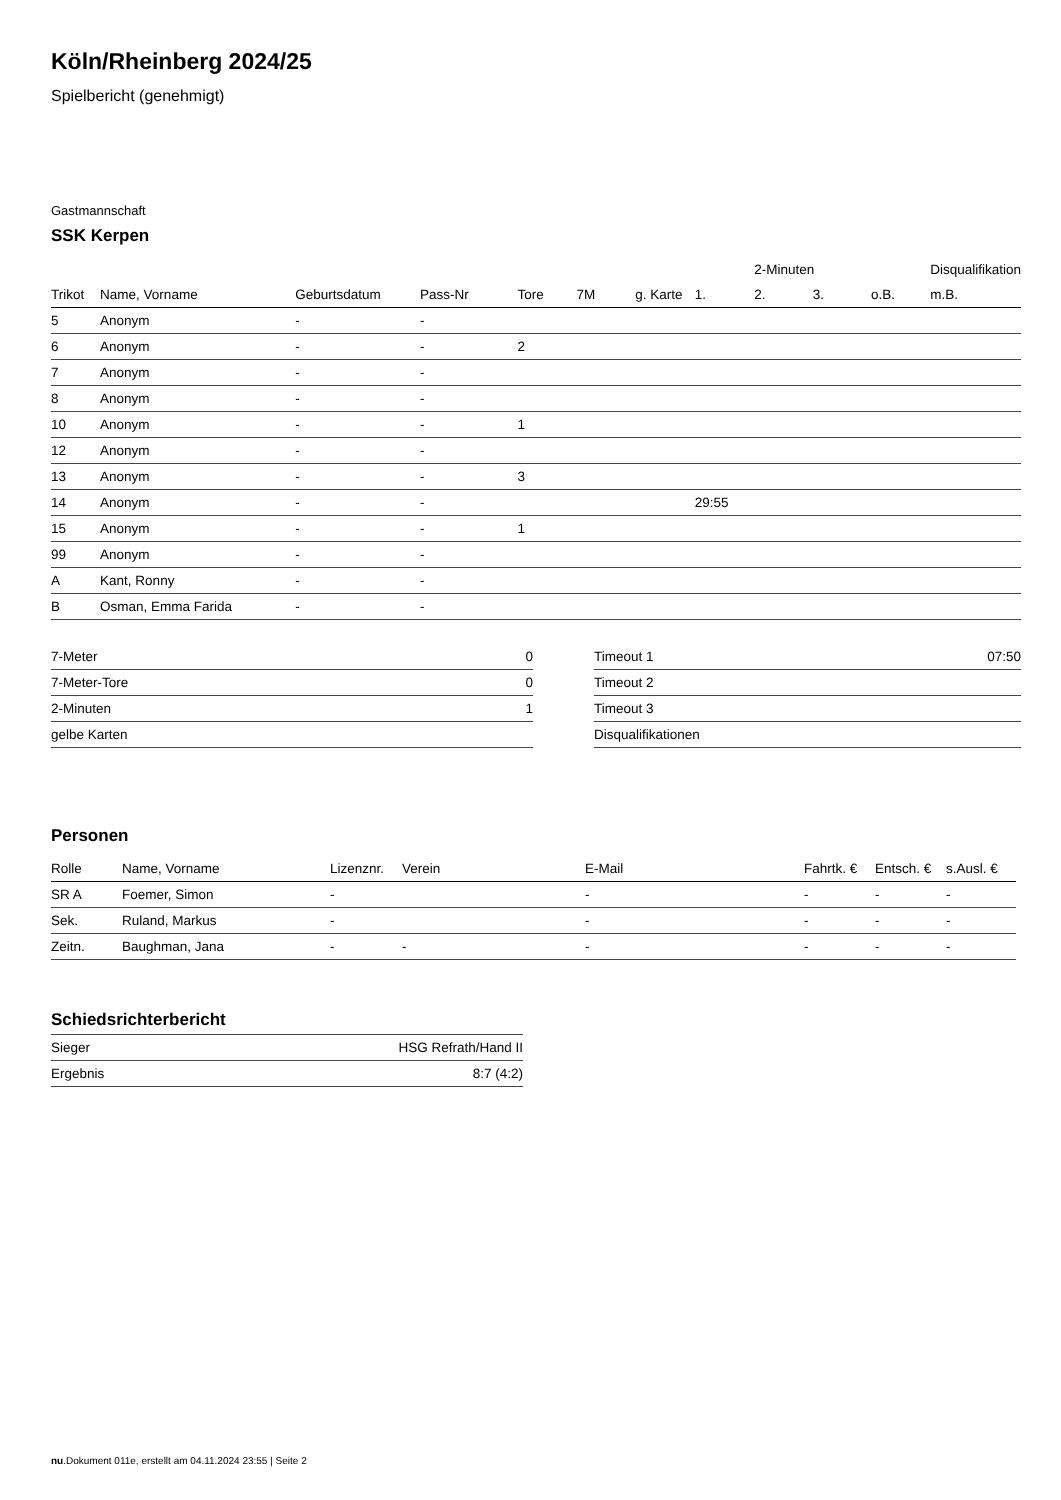Köln/Rheinberg 2024/25
Spielbericht (genehmigt)
Gastmannschaft
SSK Kerpen
| | | | | | | | | 2-Minuten | | | Disqualifikation |
| --- | --- | --- | --- | --- | --- | --- | --- | --- | --- | --- | --- |
| Trikot | Name, Vorname | Geburtsdatum | Pass-Nr | Tore | 7M | g. Karte | 1. | 2. | 3. | o.B. | m.B. |
| 5 | Anonym | - | - | | | | | | | | |
| 6 | Anonym | - | - | 2 | | | | | | | |
| 7 | Anonym | - | - | | | | | | | | |
| 8 | Anonym | - | - | | | | | | | | |
| 10 | Anonym | - | - | 1 | | | | | | | |
| 12 | Anonym | - | - | | | | | | | | |
| 13 | Anonym | - | - | 3 | | | | | | | |
| 14 | Anonym | - | - | | | | 29:55 | | | | |
| 15 | Anonym | - | - | 1 | | | | | | | |
| 99 | Anonym | - | - | | | | | | | | |
| A | Kant, Ronny | - | - | | | | | | | | |
| B | Osman, Emma Farida | - | - | | | | | | | | |
| 7-Meter | 0 |
| 7-Meter-Tore | 0 |
| 2-Minuten | 1 |
| gelbe Karten | |
| Timeout 1 | 07:50 |
| Timeout 2 | |
| Timeout 3 | |
| Disqualifikationen | |
Personen
| Rolle | Name, Vorname | Lizenznr. | Verein | E-Mail | Fahrtk. € | Entsch. € | s.Ausl. € |
| --- | --- | --- | --- | --- | --- | --- | --- |
| SR A | Foemer, Simon | - | | - | - | - | - |
| Sek. | Ruland, Markus | - | | - | - | - | - |
| Zeitn. | Baughman, Jana | - | - | - | - | - | - |
Schiedsrichterbericht
| Sieger | HSG Refrath/Hand II |
| Ergebnis | 8:7 (4:2) |
nu.Dokument 011e, erstellt am 04.11.2024 23:55 | Seite 2